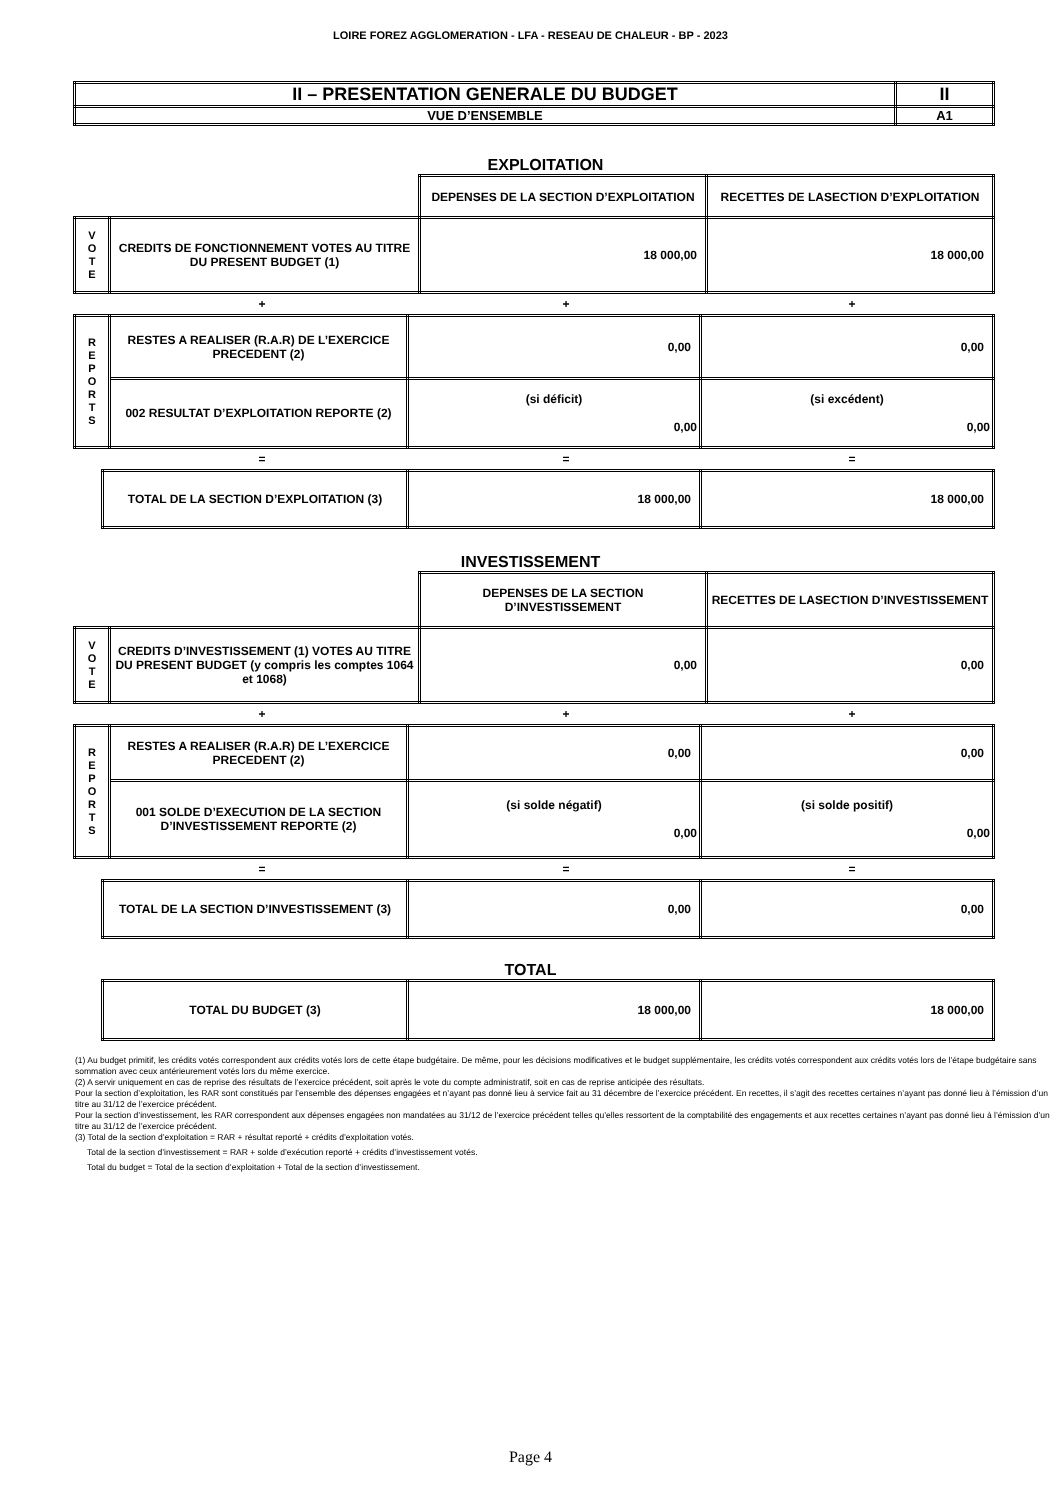LOIRE FOREZ AGGLOMERATION - LFA - RESEAU DE CHALEUR - BP - 2023
| II – PRESENTATION GENERALE DU BUDGET | II |
| VUE D’ENSEMBLE | A1 |
EXPLOITATION
| | | DEPENSES DE LA SECTION D’EXPLOITATION | RECETTES DE LASECTION D’EXPLOITATION |
| V O T E | CREDITS DE FONCTIONNEMENT VOTES AU TITRE DU PRESENT BUDGET (1) | 18 000,00 | 18 000,00 |
| | + | + | + |
| R E P O R T S | RESTES A REALISER (R.A.R) DE L’EXERCICE PRECEDENT (2) | 0,00 | 0,00 |
| | 002 RESULTAT D’EXPLOITATION REPORTE (2) | (si déficit) 0,00 | (si excédent) 0,00 |
| | = | = | = |
| TOTAL DE LA SECTION D’EXPLOITATION (3) | 18 000,00 | 18 000,00 |
INVESTISSEMENT
| | | DEPENSES DE LA SECTION D’INVESTISSEMENT | RECETTES DE LASECTION D’INVESTISSEMENT |
| V O T E | CREDITS D’INVESTISSEMENT (1) VOTES AU TITRE DU PRESENT BUDGET (y compris les comptes 1064 et 1068) | 0,00 | 0,00 |
| | + | + | + |
| R E P O R T S | RESTES A REALISER (R.A.R) DE L’EXERCICE PRECEDENT (2) | 0,00 | 0,00 |
| | 001 SOLDE D’EXECUTION DE LA SECTION D’INVESTISSEMENT REPORTE (2) | (si solde négatif) 0,00 | (si solde positif) 0,00 |
| | = | = | = |
| TOTAL DE LA SECTION D’INVESTISSEMENT (3) | 0,00 | 0,00 |
TOTAL
| TOTAL DU BUDGET (3) | 18 000,00 | 18 000,00 |
(1) Au budget primitif, les crédits votés correspondent aux crédits votés lors de cette étape budgétaire. De même, pour les décisions modificatives et le budget supplémentaire, les crédits votés correspondent aux crédits votés lors de l’étape budgétaire sans sommation avec ceux antérieurement votés lors du même exercice.
(2) A servir uniquement en cas de reprise des résultats de l’exercice précédent, soit après le vote du compte administratif, soit en cas de reprise anticipée des résultats.
Pour la section d’exploitation, les RAR sont constitués par l’ensemble des dépenses engagées et n’ayant pas donné lieu à service fait au 31 décembre de l’exercice précédent. En recettes, il s’agit des recettes certaines n’ayant pas donné lieu à l’émission d’un titre au 31/12 de l’exercice précédent.
Pour la section d’investissement, les RAR correspondent aux dépenses engagées non mandatées au 31/12 de l’exercice précédent telles qu’elles ressortent de la comptabilité des engagements et aux recettes certaines n’ayant pas donné lieu à l’émission d’un titre au 31/12 de l’exercice précédent.
(3) Total de la section d’exploitation = RAR + résultat reporté + crédits d’exploitation votés.
Total de la section d’investissement = RAR + solde d’exécution reporté + crédits d’investissement votés.
Total du budget = Total de la section d’exploitation + Total de la section d’investissement.
Page 4